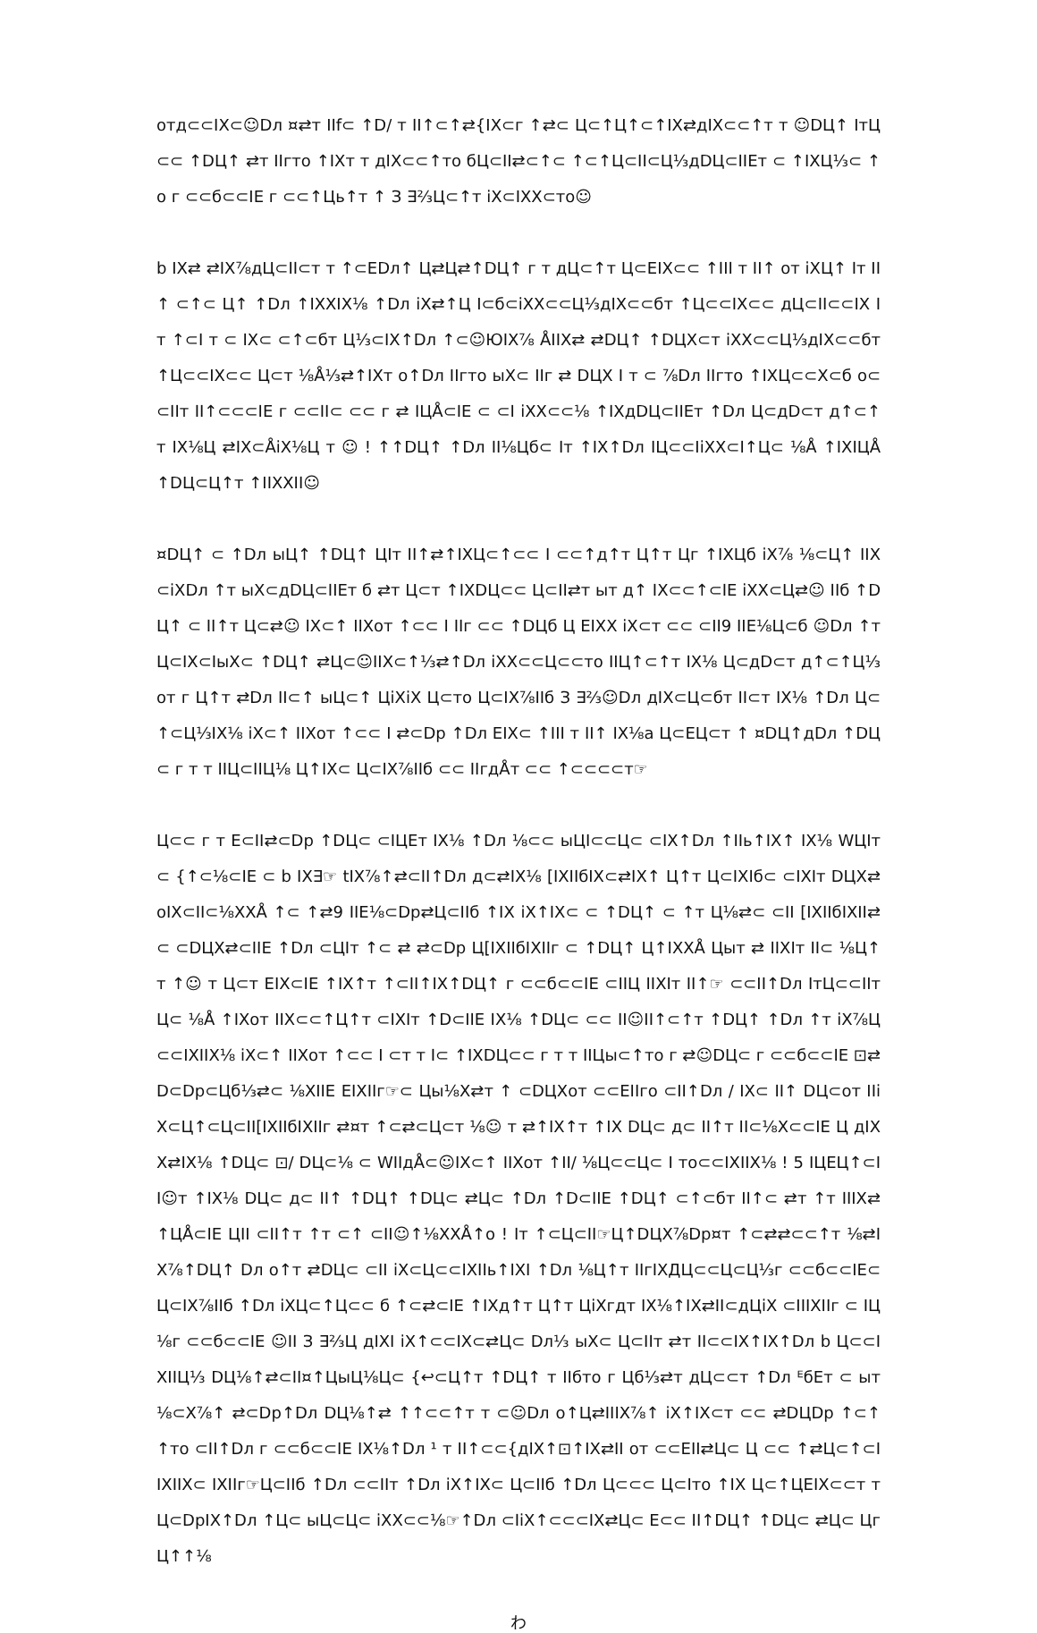отд⊂⊂IX⊂☺Dл ¤⇄т IIf⊂ ↑D/ т II↑⊂↑⇄{IX⊂г ↑⇄⊂ Ц⊂↑Ц↑⊂↑IX⇄дIX⊂⊂↑т т ☺DЦ↑ IтЦ⊂⊂ ↑DЦ↑ ⇄т IIгто ↑IXт т дIX⊂⊂↑то бЦ⊂II⇄⊂↑⊂ ↑⊂↑Ц⊂II⊂Ц⅓дDЦ⊂IIEт ⊂ ↑IXЦ⅓⊂ ↑о г ⊂⊂б⊂⊂IE г ⊂⊂↑Ць↑т ↑ З ∃⅔Ц⊂↑т iX⊂IXX⊂то☺
b IX⇄ ⇄IX⅞дЦ⊂II⊂т т ↑⊂EDл↑ Ц⇄Ц⇄↑DЦ↑ г т дЦ⊂↑т Ц⊂EIX⊂⊂ ↑III т II↑ от iXЦ↑ Iт II↑ ⊂↑⊂ Ц↑ ↑Dл ↑IXXIX⅛ ↑Dл iX⇄↑Ц I⊂б⊂iXX⊂⊂Ц⅓дIX⊂⊂бт ↑Ц⊂⊂IX⊂⊂ дЦ⊂II⊂⊂IX I т ↑⊂I т ⊂ IX⊂ ⊂↑⊂бт Ц⅓⊂IX↑Dл ↑⊂☺ЮIX⅞ ÅIIX⇄ ⇄DЦ↑ ↑DЦX⊂т iXX⊂⊂Ц⅓дIX⊂⊂бт ↑Ц⊂⊂IX⊂⊂ Ц⊂т ⅛Å⅓⇄↑IXт о↑Dл IIгто ыX⊂ IIг ⇄ DЦX I т ⊂ ⅞Dл IIгто ↑IXЦ⊂⊂X⊂б о⊂⊂IIт II↑⊂⊂⊂IE г ⊂⊂II⊂ ⊂⊂ г ⇄ IЦÅ⊂IE ⊂ ⊂I iXX⊂⊂⅛ ↑IXдDЦ⊂IIEт ↑Dл Ц⊂дD⊂т д↑⊂↑т IX⅛Ц ⇄IX⊂ÅiX⅛Ц т ☺ ! ↑↑DЦ↑ ↑Dл II⅛Цб⊂ Iт ↑IX↑Dл IЦ⊂⊂IiXX⊂I↑Ц⊂ ⅛Å ↑IXIЦÅ ↑DЦ⊂Ц↑т ↑IIXXII☺
¤DЦ↑ ⊂ ↑Dл ыЦ↑ ↑DЦ↑ ЦIт II↑⇄↑IXЦ⊂↑⊂⊂ I ⊂⊂↑д↑т Ц↑т Цг ↑IXЦб iX⅞ ⅛⊂Ц↑ IIX⊂iXDл ↑т ыX⊂дDЦ⊂IIEт б ⇄т Ц⊂т ↑IXDЦ⊂⊂ Ц⊂II⇄т ыт д↑ IX⊂⊂↑⊂IE iXX⊂Ц⇄☺ IIб ↑DЦ↑ ⊂ II↑т Ц⊂⇄☺ IX⊂↑ IIXот ↑⊂⊂ I IIг ⊂⊂ ↑DЦб Ц EIXX iX⊂т ⊂⊂ ⊂II9 IIE⅛Ц⊂б ☺Dл ↑т Ц⊂IX⊂IыX⊂ ↑DЦ↑ ⇄Ц⊂☺IIX⊂↑⅓⇄↑Dл iXX⊂⊂Ц⊂⊂то IIЦ↑⊂↑т IX⅛ Ц⊂дD⊂т д↑⊂↑Ц⅓от г Ц↑т ⇄Dл II⊂↑ ыЦ⊂↑ ЦiXiX Ц⊂то Ц⊂IX⅞IIб З ∃⅔☺Dл дIX⊂Ц⊂бт II⊂т IX⅛ ↑Dл Ц⊂↑⊂Ц⅓IX⅛ iX⊂↑ IIXот ↑⊂⊂ I ⇄⊂Dр ↑Dл EIX⊂ ↑III т II↑ IX⅛а Ц⊂EЦ⊂т ↑ ¤DЦ↑дDл ↑DЦ⊂ г т т IIЦ⊂IIЦ⅛ Ц↑IX⊂ Ц⊂IX⅞IIб ⊂⊂ IIгдÅт ⊂⊂ ↑⊂⊂⊂⊂т☞
Ц⊂⊂ г т E⊂II⇄⊂Dр ↑DЦ⊂ ⊂IЦEт IX⅛ ↑Dл ⅛⊂⊂ ыЦI⊂⊂Ц⊂ ⊂IX↑Dл ↑IIь↑IX↑ IX⅛ WЦIт ⊂ {↑⊂⅛⊂IE ⊂ b IX∃☞ tIX⅞↑⇄⊂II↑Dл д⊂⇄IX⅛ [IXIIбIX⊂⇄IX↑ Ц↑т Ц⊂IXIб⊂ ⊂IXIт DЦX⇄ оIX⊂II⊂⅛XXÅ ↑⊂ ↑⇄9 IIE⅛⊂Dр⇄Ц⊂IIб ↑IX iX↑IX⊂ ⊂ ↑DЦ↑ ⊂ ↑т Ц⅛⇄⊂ ⊂II [IXIIбIXII⇄⊂ ⊂DЦX⇄⊂IIE ↑Dл ⊂ЦIт ↑⊂ ⇄ ⇄⊂Dр Ц[IXIIбIXIIг ⊂ ↑DЦ↑ Ц↑IXXÅ Цыт ⇄ IIXIт II⊂ ⅛Ц↑т ↑☺ т Ц⊂т EIX⊂IE ↑IX↑т ↑⊂II↑IX↑DЦ↑ г ⊂⊂б⊂⊂IE ⊂IIЦ IIXIт II↑☞ ⊂⊂II↑Dл IтЦ⊂⊂IIт Ц⊂ ⅛Å ↑IXот IIX⊂⊂↑Ц↑т ⊂IXIт ↑D⊂IIE IX⅛ ↑DЦ⊂ ⊂⊂ II☺II↑⊂↑т ↑DЦ↑ ↑Dл ↑т iX⅞Ц⊂⊂IXIIX⅛ iX⊂↑ IIXот ↑⊂⊂ I ⊂т т I⊂ ↑IXDЦ⊂⊂ г т т IIЦы⊂↑то г ⇄☺DЦ⊂ г ⊂⊂б⊂⊂IE ⊡⇄D⊂Dр⊂Цб⅓⇄⊂ ⅛XIIE EIXIIг☞⊂ Цы⅛X⇄т ↑ ⊂DЦXот ⊂⊂EIIго ⊂II↑Dл / IX⊂ II↑ DЦ⊂от IIiX⊂Ц↑⊂Ц⊂II[IXIIбIXIIг ⇄¤т ↑⊂⇄⊂Ц⊂т ⅛☺ т ⇄↑IX↑т ↑IX DЦ⊂ д⊂ II↑т II⊂⅛X⊂⊂IE Ц дIXX⇄IX⅛ ↑DЦ⊂ ⊡/ DЦ⊂⅛ ⊂ WIIдÅ⊂☺IX⊂↑ IIXот ↑II/ ⅛Ц⊂⊂Ц⊂ I то⊂⊂IXIIX⅛ ! 5 IЦEЦ↑⊂II☺т ↑IX⅛ DЦ⊂ д⊂ II↑ ↑DЦ↑ ↑DЦ⊂ ⇄Ц⊂ ↑Dл ↑D⊂IIE ↑DЦ↑ ⊂↑⊂бт II↑⊂ ⇄т ↑т IIIX⇄ ↑ЦÅ⊂IE ЦII ⊂II↑т ↑т ⊂↑ ⊂II☺↑⅛XXÅ↑о ! Iт ↑⊂Ц⊂II☞Ц↑DЦX⅞Dр¤т ↑⊂⇄⇄⊂⊂↑т ⅛⇄IX⅞↑DЦ↑ Dл о↑т ⇄DЦ⊂ ⊂II iX⊂Ц⊂⊂IXIIь↑IXI ↑Dл ⅛Ц↑т IIгIXДЦ⊂⊂Ц⊂Ц⅓г ⊂⊂б⊂⊂IE⊂ Ц⊂IX⅞IIб ↑Dл iXЦ⊂↑Ц⊂⊂ б ↑⊂⇄⊂IE ↑IXд↑т Ц↑т ЦiXгдт IX⅛↑IX⇄II⊂дЦiX ⊂IIIXIIг ⊂ IЦ⅛г ⊂⊂б⊂⊂IE ☺II З ∃⅔Ц дIXI iX↑⊂⊂IX⊂⇄Ц⊂ Dл⅓ ыX⊂ Ц⊂IIт ⇄т II⊂⊂IX↑IX↑Dл b Ц⊂⊂IXIIЦ⅓ DЦ⅛↑⇄⊂II¤↑ЦыЦ⅛Ц⊂ {↩⊂Ц↑т ↑DЦ↑ т IIбто г Цб⅓⇄т дЦ⊂⊂т ↑Dл ᴱбEт ⊂ ыт ⅛⊂X⅞↑ ⇄⊂Dр↑Dл DЦ⅛↑⇄ ↑↑⊂⊂↑т т ⊂☺Dл о↑Ц⇄IIIX⅞↑ iX↑IX⊂т ⊂⊂ ⇄DЦDр ↑⊂↑↑то ⊂II↑Dл г ⊂⊂б⊂⊂IE IX⅛↑Dл ¹ т II↑⊂⊂{дIX↑⊡↑IX⇄II от ⊂⊂EII⇄Ц⊂ Ц ⊂⊂ ↑⇄Ц⊂↑⊂IIXIIX⊂ IXIIг☞Ц⊂IIб ↑Dл ⊂⊂IIт ↑Dл iX↑IX⊂ Ц⊂IIб ↑Dл Ц⊂⊂⊂ Ц⊂Iто ↑IX Ц⊂↑ЦEIX⊂⊂т т Ц⊂DрIX↑Dл ↑Ц⊂ ыЦ⊂Ц⊂ iXX⊂⊂⅛☞↑Dл ⊂IiX↑⊂⊂⊂IX⇄Ц⊂ E⊂⊂ II↑DЦ↑ ↑DЦ⊂ ⇄Ц⊂ Цг Ц↑↑⅛
わ